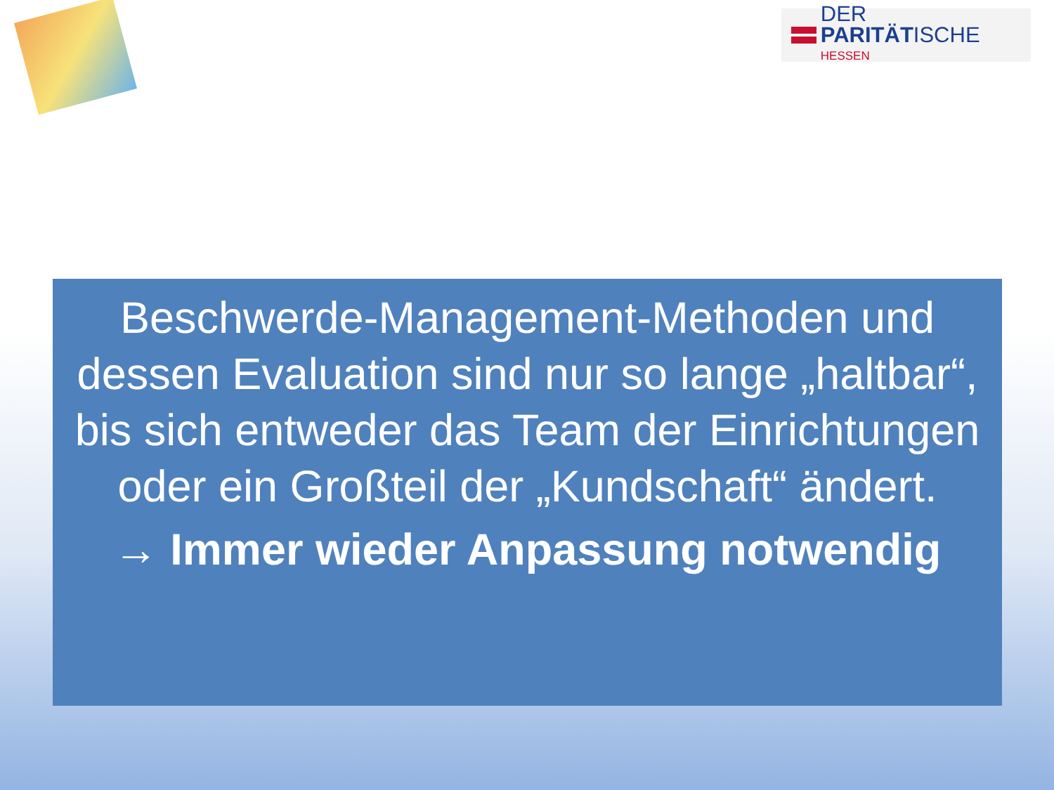DER PARITÄTISCHE
HESSEN
Beschwerde-Management-Methoden und dessen Evaluation sind nur so lange „haltbar“, bis sich entweder das Team der Einrichtungen oder ein Großteil der „Kundschaft“ ändert.
→ Immer wieder Anpassung notwendig